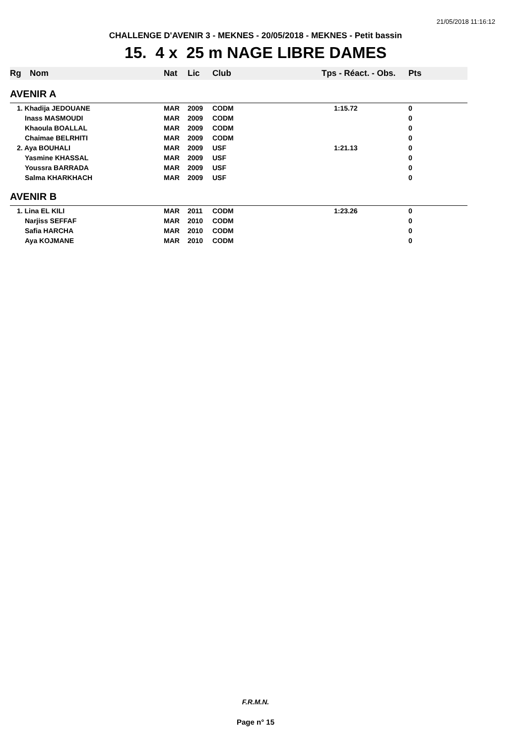21/05/2018 11:16:12
CHALLENGE D'AVENIR 3 - MEKNES - 20/05/2018 - MEKNES - Petit bassin
15. 4 x 25 m NAGE LIBRE DAMES
| Rg | Nom | Nat | Lic | Club | Tps - Réact. - Obs. | Pts |
| --- | --- | --- | --- | --- | --- | --- |
| AVENIR A | | | | | | |
| 1. Khadija JEDOUANE | | MAR | 2009 | CODM | 1:15.72 | 0 |
| Inass MASMOUDI | | MAR | 2009 | CODM | | 0 |
| Khaoula BOALLAL | | MAR | 2009 | CODM | | 0 |
| Chaimae BELRHITI | | MAR | 2009 | CODM | | 0 |
| 2. Aya BOUHALI | | MAR | 2009 | USF | 1:21.13 | 0 |
| Yasmine KHASSAL | | MAR | 2009 | USF | | 0 |
| Youssra BARRADA | | MAR | 2009 | USF | | 0 |
| Salma KHARKHACH | | MAR | 2009 | USF | | 0 |
| AVENIR B | | | | | | |
| 1. Lina EL KILI | | MAR | 2011 | CODM | 1:23.26 | 0 |
| Narjiss SEFFAF | | MAR | 2010 | CODM | | 0 |
| Safia HARCHA | | MAR | 2010 | CODM | | 0 |
| Aya KOJMANE | | MAR | 2010 | CODM | | 0 |
F.R.M.N.
Page n° 15